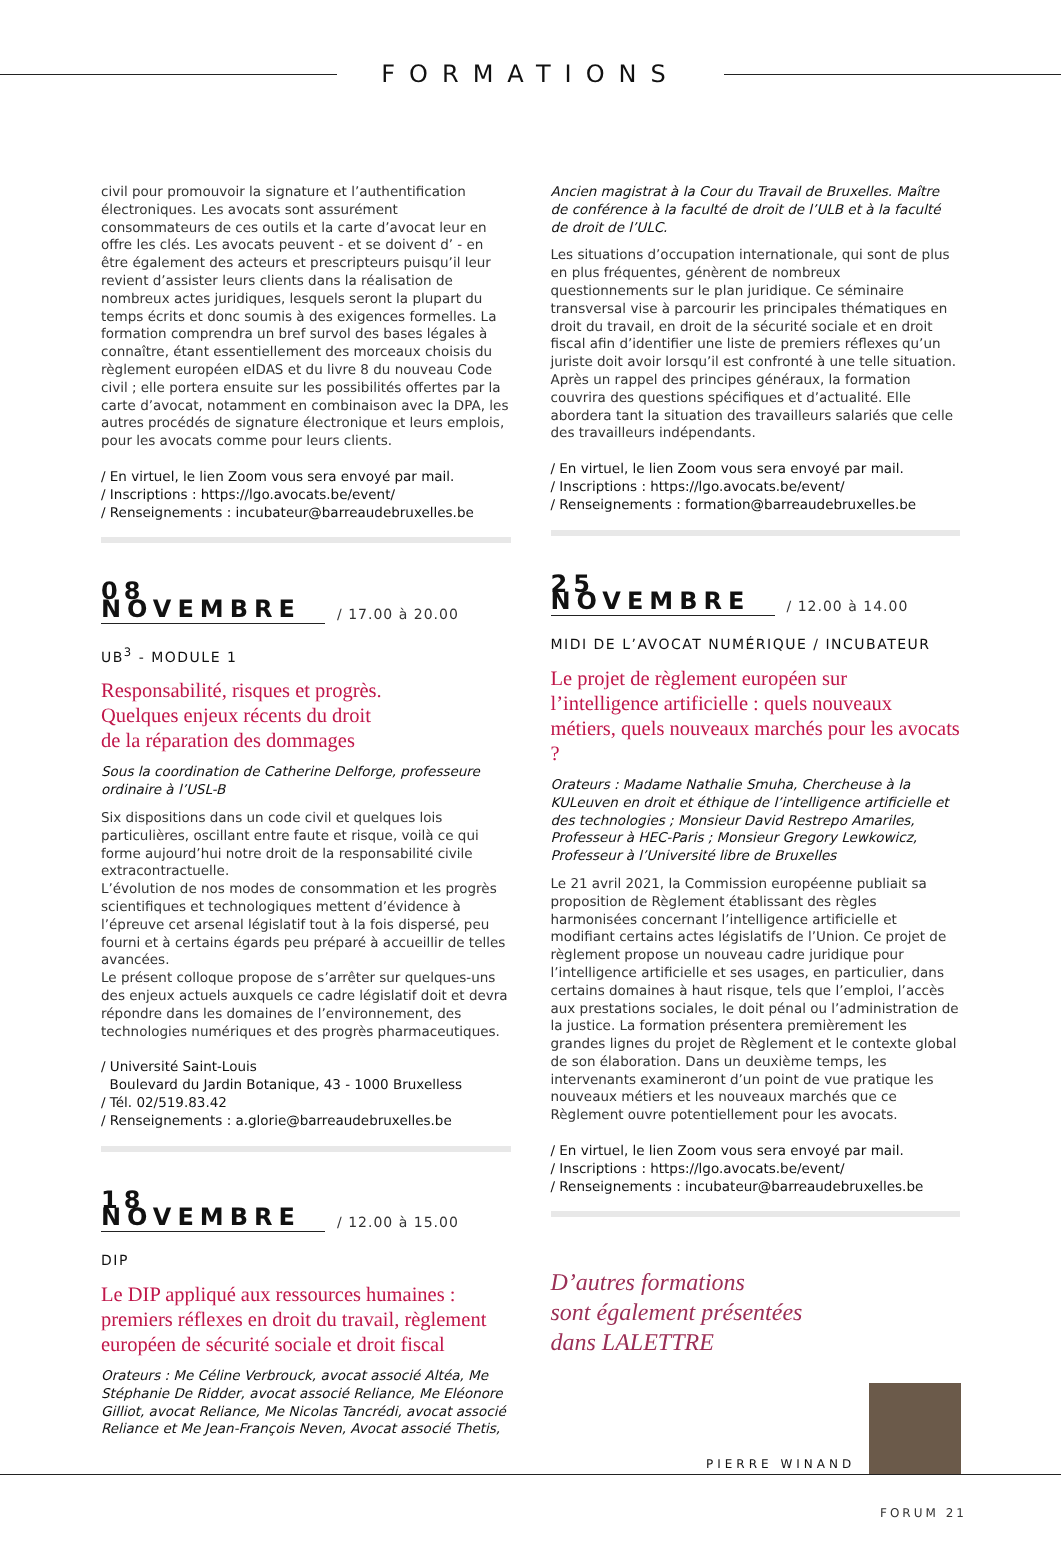FORMATIONS
civil pour promouvoir la signature et l’authentification électroniques. Les avocats sont assurément consommateurs de ces outils et la carte d’avocat leur en offre les clés. Les avocats peuvent - et se doivent d’ - en être également des acteurs et prescripteurs puisqu’il leur revient d’assister leurs clients dans la réalisation de nombreux actes juridiques, lesquels seront la plupart du temps écrits et donc soumis à des exigences formelles. La formation comprendra un bref survol des bases légales à connaître, étant essentiellement des morceaux choisis du règlement européen eIDAS et du livre 8 du nouveau Code civil ; elle portera ensuite sur les possibilités offertes par la carte d’avocat, notamment en combinaison avec la DPA, les autres procédés de signature électronique et leurs emplois, pour les avocats comme pour leurs clients.
/ En virtuel, le lien Zoom vous sera envoyé par mail.
/ Inscriptions : https://lgo.avocats.be/event/
/ Renseignements : incubateur@barreaudebruxelles.be
08 NOVEMBRE
/ 17.00 à 20.00
UB<sup>3</sup> - MODULE 1
Responsabilité, risques et progrès.
Quelques enjeux récents du droit
de la réparation des dommages
Sous la coordination de Catherine Delforge, professeure ordinaire à l’USL-B
Six dispositions dans un code civil et quelques lois particulières, oscillant entre faute et risque, voilà ce qui forme aujourd’hui notre droit de la responsabilité civile extracontractuelle.
L’évolution de nos modes de consommation et les progrès scientifiques et technologiques mettent d’évidence à l’épreuve cet arsenal législatif tout à la fois dispersé, peu fourni et à certains égards peu préparé à accueillir de telles avancées.
Le présent colloque propose de s’arrêter sur quelques-uns des enjeux actuels auxquels ce cadre législatif doit et devra répondre dans les domaines de l’environnement, des technologies numériques et des progrès pharmaceutiques.
/ Université Saint-Louis
Boulevard du Jardin Botanique, 43 - 1000 Bruxelless
/ Tél. 02/519.83.42
/ Renseignements : a.glorie@barreaudebruxelles.be
18 NOVEMBRE
/ 12.00 à 15.00
DIP
Le DIP appliqué aux ressources humaines : premiers réflexes en droit du travail, règlement européen de sécurité sociale et droit fiscal
Orateurs : Me Céline Verbrouck, avocat associé Altéa, Me Stéphanie De Ridder, avocat associé Reliance, Me Eléonore Gilliot, avocat Reliance, Me Nicolas Tancrédi, avocat associé Reliance et Me Jean-François Neven, Avocat associé Thetis,
Ancien magistrat à la Cour du Travail de Bruxelles. Maître de conférence à la faculté de droit de l’ULB et à la faculté de droit de l’ULC.
Les situations d’occupation internationale, qui sont de plus en plus fréquentes, génèrent de nombreux questionnements sur le plan juridique. Ce séminaire transversal vise à parcourir les principales thématiques en droit du travail, en droit de la sécurité sociale et en droit fiscal afin d’identifier une liste de premiers réflexes qu’un juriste doit avoir lorsqu’il est confronté à une telle situation. Après un rappel des principes généraux, la formation couvrira des questions spécifiques et d’actualité. Elle abordera tant la situation des travailleurs salariés que celle des travailleurs indépendants.
/ En virtuel, le lien Zoom vous sera envoyé par mail.
/ Inscriptions : https://lgo.avocats.be/event/
/ Renseignements : formation@barreaudebruxelles.be
25 NOVEMBRE
/ 12.00 à 14.00
MIDI DE L’AVOCAT NUMÉRIQUE / INCUBATEUR
Le projet de règlement européen sur l’intelligence artificielle : quels nouveaux métiers, quels nouveaux marchés pour les avocats ?
Orateurs : Madame Nathalie Smuha, Chercheuse à la KULeuven en droit et éthique de l’intelligence artificielle et des technologies ; Monsieur David Restrepo Amariles, Professeur à HEC-Paris ; Monsieur Gregory Lewkowicz, Professeur à l’Université libre de Bruxelles
Le 21 avril 2021, la Commission européenne publiait sa proposition de Règlement établissant des règles harmonisées concernant l’intelligence artificielle et modifiant certains actes législatifs de l’Union. Ce projet de règlement propose un nouveau cadre juridique pour l’intelligence artificielle et ses usages, en particulier, dans certains domaines à haut risque, tels que l’emploi, l’accès aux prestations sociales, le doit pénal ou l’administration de la justice. La formation présentera premièrement les grandes lignes du projet de Règlement et le contexte global de son élaboration. Dans un deuxième temps, les intervenants examineront d’un point de vue pratique les nouveaux métiers et les nouveaux marchés que ce Règlement ouvre potentiellement pour les avocats.
/ En virtuel, le lien Zoom vous sera envoyé par mail.
/ Inscriptions : https://lgo.avocats.be/event/
/ Renseignements : incubateur@barreaudebruxelles.be
D’autres formations
sont également présentées
dans LALETTRE
PIERRE WINAND
FORUM 21